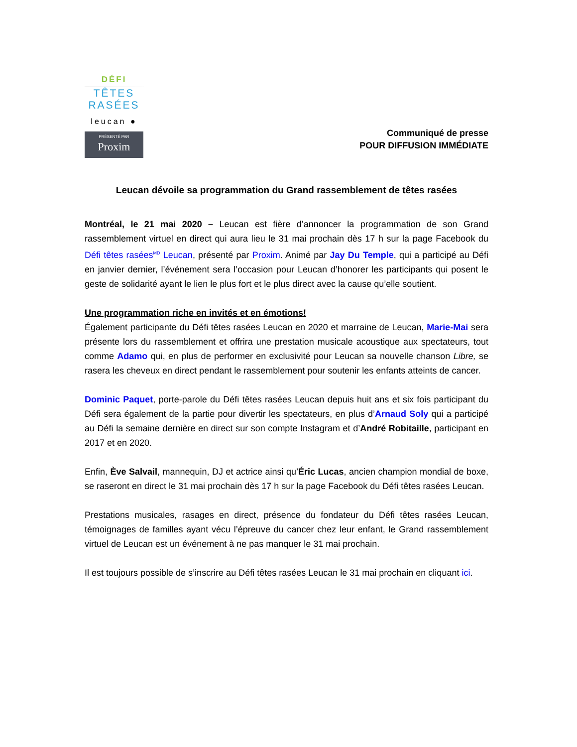DÉFI
TÊTES
RASÉES
leucan ●
PRÉSENTÉ PAR
Proxim
Communiqué de presse
POUR DIFFUSION IMMÉDIATE
Leucan dévoile sa programmation du Grand rassemblement de têtes rasées
Montréal, le 21 mai 2020 – Leucan est fière d’annoncer la programmation de son Grand rassemblement virtuel en direct qui aura lieu le 31 mai prochain dès 17 h sur la page Facebook du Défi têtes rasées<sup>MD</sup> Leucan, présenté par Proxim. Animé par Jay Du Temple, qui a participé au Défi en janvier dernier, l’événement sera l’occasion pour Leucan d’honorer les participants qui posent le geste de solidarité ayant le lien le plus fort et le plus direct avec la cause qu’elle soutient.
Une programmation riche en invités et en émotions!
Également participante du Défi têtes rasées Leucan en 2020 et marraine de Leucan, Marie-Mai sera présente lors du rassemblement et offrira une prestation musicale acoustique aux spectateurs, tout comme Adamo qui, en plus de performer en exclusivité pour Leucan sa nouvelle chanson Libre, se rasera les cheveux en direct pendant le rassemblement pour soutenir les enfants atteints de cancer.
Dominic Paquet, porte-parole du Défi têtes rasées Leucan depuis huit ans et six fois participant du Défi sera également de la partie pour divertir les spectateurs, en plus d’Arnaud Soly qui a participé au Défi la semaine dernière en direct sur son compte Instagram et d’André Robitaille, participant en 2017 et en 2020.
Enfin, Ève Salvail, mannequin, DJ et actrice ainsi qu’Éric Lucas, ancien champion mondial de boxe, se raseront en direct le 31 mai prochain dès 17 h sur la page Facebook du Défi têtes rasées Leucan.
Prestations musicales, rasages en direct, présence du fondateur du Défi têtes rasées Leucan, témoignages de familles ayant vécu l’épreuve du cancer chez leur enfant, le Grand rassemblement virtuel de Leucan est un événement à ne pas manquer le 31 mai prochain.
Il est toujours possible de s’inscrire au Défi têtes rasées Leucan le 31 mai prochain en cliquant ici.